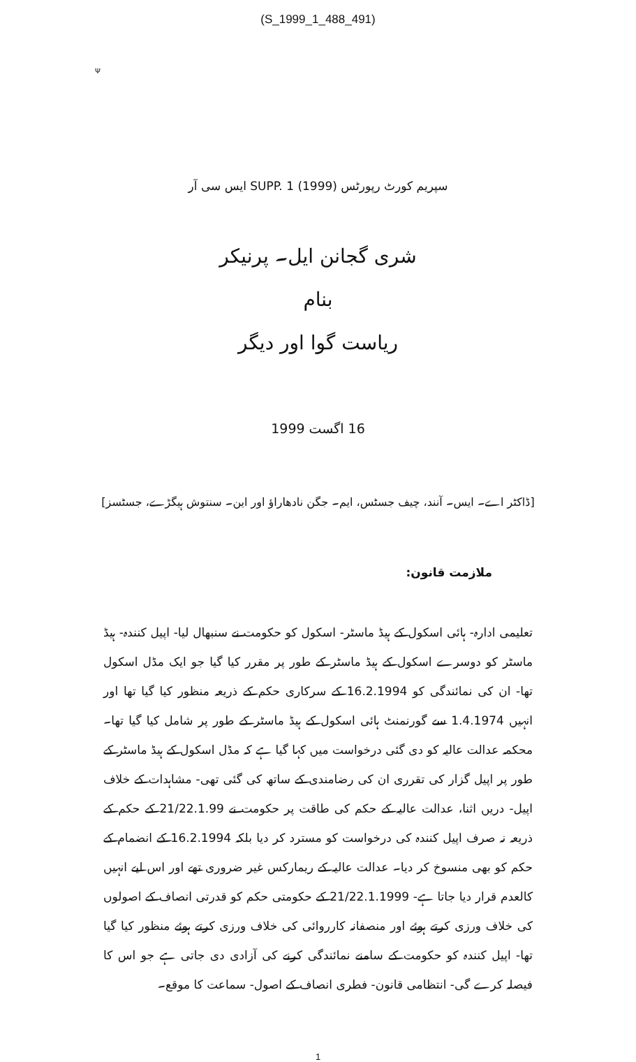(S_1999_1_488_491)
Ψ
سپریم کورٹ رپورٹس (1999) SUPP. 1 ایس سی آر
شری گجانن ایل۔ پرنیکر
بنام
ریاست گوا اور دیگر
16 اگست 1999
[ڈاکٹر اے۔ ایس۔ آنند، چیف جسٹس، ایم۔ جگن نادھاراؤ اور این۔ سنتوش ہیگڑے، جسٹسز]
ملازمت قانون:
تعلیمی ادارہ- ہائی اسکول کے ہیڈ ماسٹر- اسکول کو حکومت نے سنبھال لیا- اپیل کنندہ- ہیڈ ماسٹر کو دوسرے اسکول کے ہیڈ ماسٹر کے طور پر مقرر کیا گیا جو ایک مڈل اسکول تھا- ان کی نمائندگی کو 16.2.1994 کے سرکاری حکم کے ذریعہ منظور کیا گیا تھا اور انہیں 1.4.1974 سے گورنمنٹ ہائی اسکول کے ہیڈ ماسٹر کے طور پر شامل کیا گیا تھا۔ محکمہ عدالت عالیہ کو دی گئی درخواست میں کہا گیا ہے کہ مڈل اسکول کے ہیڈ ماسٹر کے طور پر اپیل گزار کی تقرری ان کی رضامندی کے ساتھ کی گئی تھی- مشاہدات کے خلاف اپیل- دریں اثنا، عدالت عالیہ کے حکم کی طاقت پر حکومت نے 21/22.1.99 کے حکم کے ذریعہ نہ صرف اپیل کنندہ کی درخواست کو مسترد کر دیا بلکہ 16.2.1994 کے انضمام کے حکم کو بھی منسوخ کر دیا۔ عدالت عالیہ کے ریمارکس غیر ضروری تھے اور اس لیے انہیں کالعدم قرار دیا جاتا ہے- 21/22.1.1999 کے حکومتی حکم کو قدرتی انصاف کے اصولوں کی خلاف ورزی کرتے ہوئے اور منصفانہ کارروائی کی خلاف ورزی کرتے ہوئے منظور کیا گیا تھا- اپیل کنندہ کو حکومت کے سامنے نمائندگی کرنے کی آزادی دی جاتی ہے جو اس کا فیصلہ کرے گی- انتظامی قانون- فطری انصاف کے اصول- سماعت کا موقع۔
1